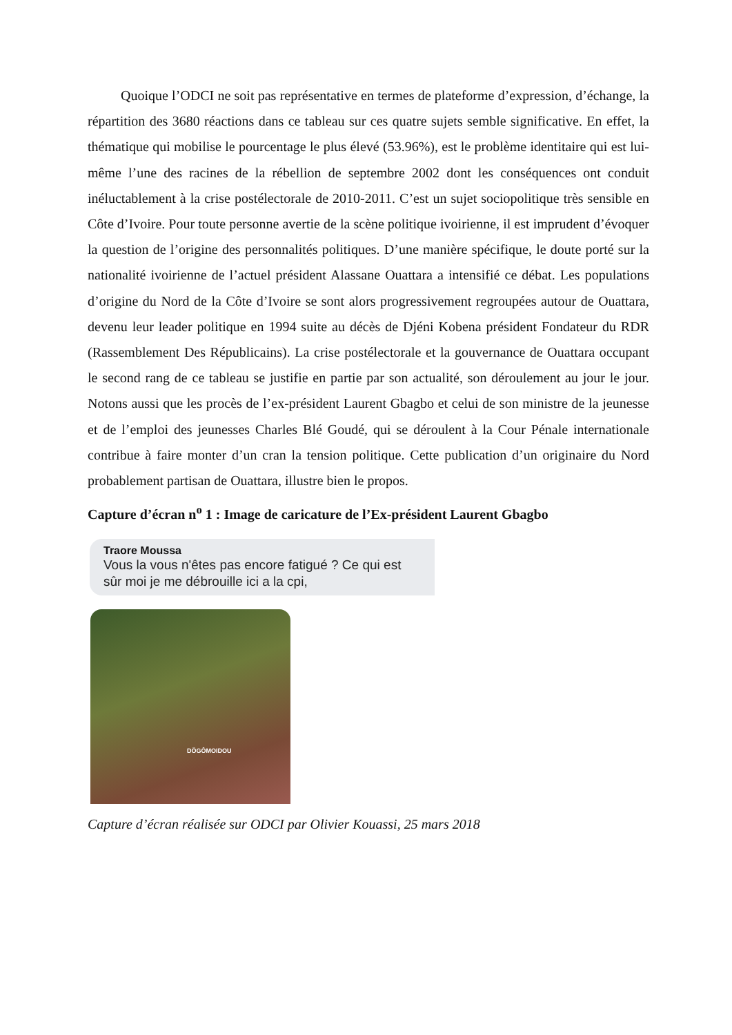Quoique l’ODCI ne soit pas représentative en termes de plateforme d’expression, d’échange, la répartition des 3680 réactions dans ce tableau sur ces quatre sujets semble significative. En effet, la thématique qui mobilise le pourcentage le plus élevé (53.96%), est le problème identitaire qui est lui-même l’une des racines de la rébellion de septembre 2002 dont les conséquences ont conduit inéluctablement à la crise postélectorale de 2010-2011. C’est un sujet sociopolitique très sensible en Côte d’Ivoire. Pour toute personne avertie de la scène politique ivoirienne, il est imprudent d’évoquer la question de l’origine des personnalités politiques. D’une manière spécifique, le doute porté sur la nationalité ivoirienne de l’actuel président Alassane Ouattara a intensifié ce débat. Les populations d’origine du Nord de la Côte d’Ivoire se sont alors progressivement regroupées autour de Ouattara, devenu leur leader politique en 1994 suite au décès de Djéni Kobena président Fondateur du RDR (Rassemblement Des Républicains). La crise postélectorale et la gouvernance de Ouattara occupant le second rang de ce tableau se justifie en partie par son actualité, son déroulement au jour le jour. Notons aussi que les procès de l’ex-président Laurent Gbagbo et celui de son ministre de la jeunesse et de l’emploi des jeunesses Charles Blé Goudé, qui se déroulent à la Cour Pénale internationale contribue à faire monter d’un cran la tension politique. Cette publication d’un originaire du Nord probablement partisan de Ouattara, illustre bien le propos.
Capture d’écran n<sup>o</sup> 1 : Image de caricature de l’Ex-président Laurent Gbagbo
Traore Moussa
Vous la vous n'êtes pas encore fatigué ? Ce qui est sûr moi je me débrouille ici a la cpi,
DÖGÔMOIDOU
Capture d’écran réalisée sur ODCI par Olivier Kouassi, 25 mars 2018